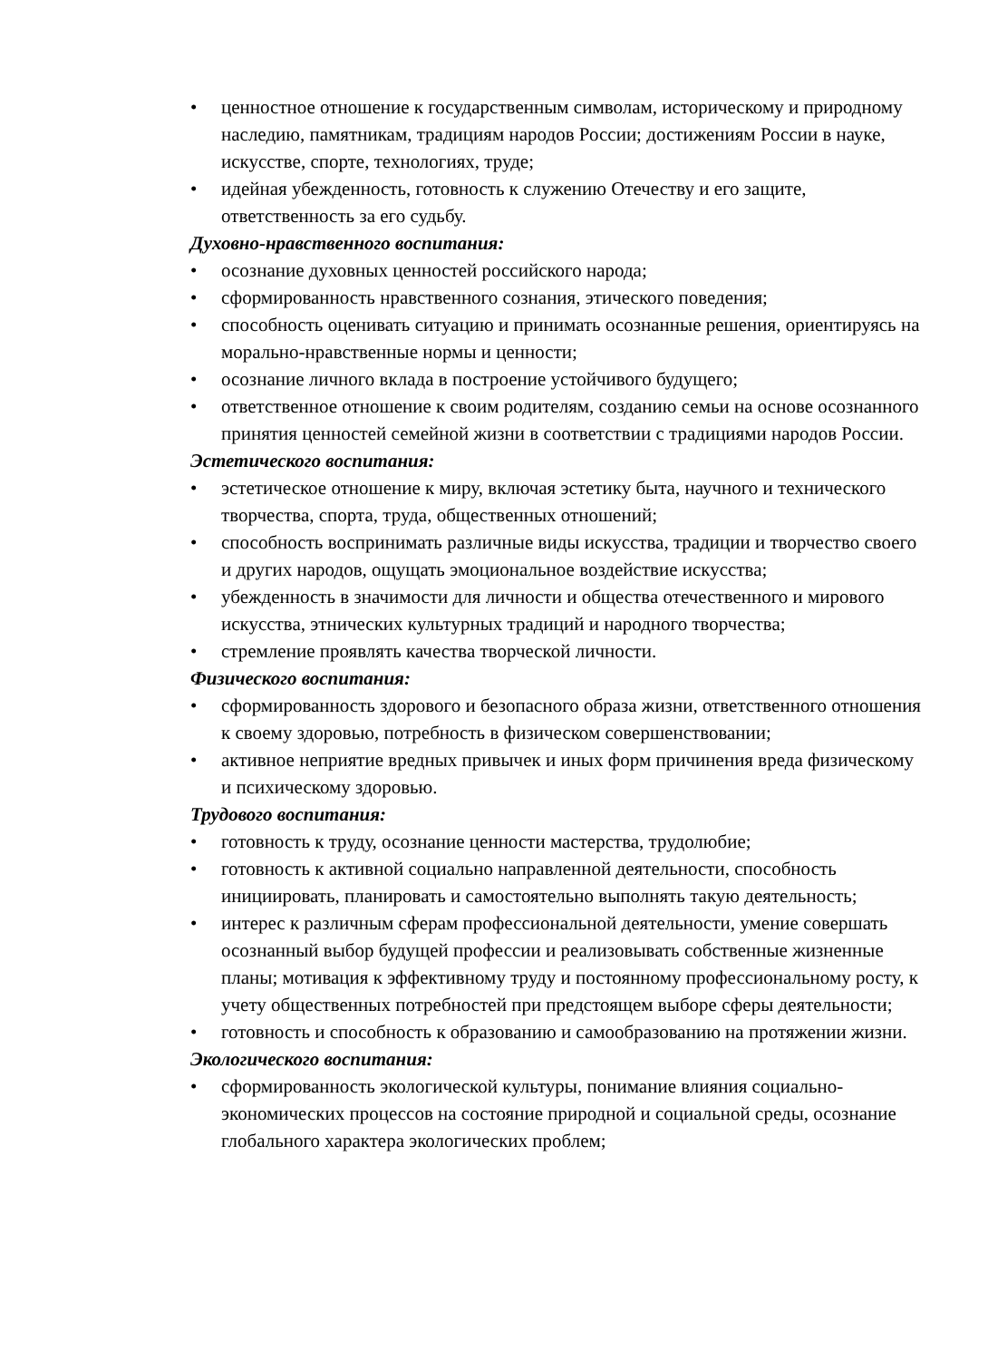• ценностное отношение к государственным символам, историческому и природному наследию, памятникам, традициям народов России; достижениям России в науке, искусстве, спорте, технологиях, труде;
• идейная убежденность, готовность к служению Отечеству и его защите, ответственность за его судьбу.
Духовно-нравственного воспитания:
• осознание духовных ценностей российского народа;
• сформированность нравственного сознания, этического поведения;
• способность оценивать ситуацию и принимать осознанные решения, ориентируясь на морально-нравственные нормы и ценности;
• осознание личного вклада в построение устойчивого будущего;
• ответственное отношение к своим родителям, созданию семьи на основе осознанного принятия ценностей семейной жизни в соответствии с традициями народов России.
Эстетического воспитания:
• эстетическое отношение к миру, включая эстетику быта, научного и технического творчества, спорта, труда, общественных отношений;
• способность воспринимать различные виды искусства, традиции и творчество своего и других народов, ощущать эмоциональное воздействие искусства;
• убежденность в значимости для личности и общества отечественного и мирового искусства, этнических культурных традиций и народного творчества;
• стремление проявлять качества творческой личности.
Физического воспитания:
• сформированность здорового и безопасного образа жизни, ответственного отношения к своему здоровью, потребность в физическом совершенствовании;
• активное неприятие вредных привычек и иных форм причинения вреда физическому и психическому здоровью.
Трудового воспитания:
• готовность к труду, осознание ценности мастерства, трудолюбие;
• готовность к активной социально направленной деятельности, способность инициировать, планировать и самостоятельно выполнять такую деятельность;
• интерес к различным сферам профессиональной деятельности, умение совершать осознанный выбор будущей профессии и реализовывать собственные жизненные планы; мотивация к эффективному труду и постоянному профессиональному росту, к учету общественных потребностей при предстоящем выборе сферы деятельности;
• готовность и способность к образованию и самообразованию на протяжении жизни.
Экологического воспитания:
• сформированность экологической культуры, понимание влияния социально-экономических процессов на состояние природной и социальной среды, осознание глобального характера экологических проблем;